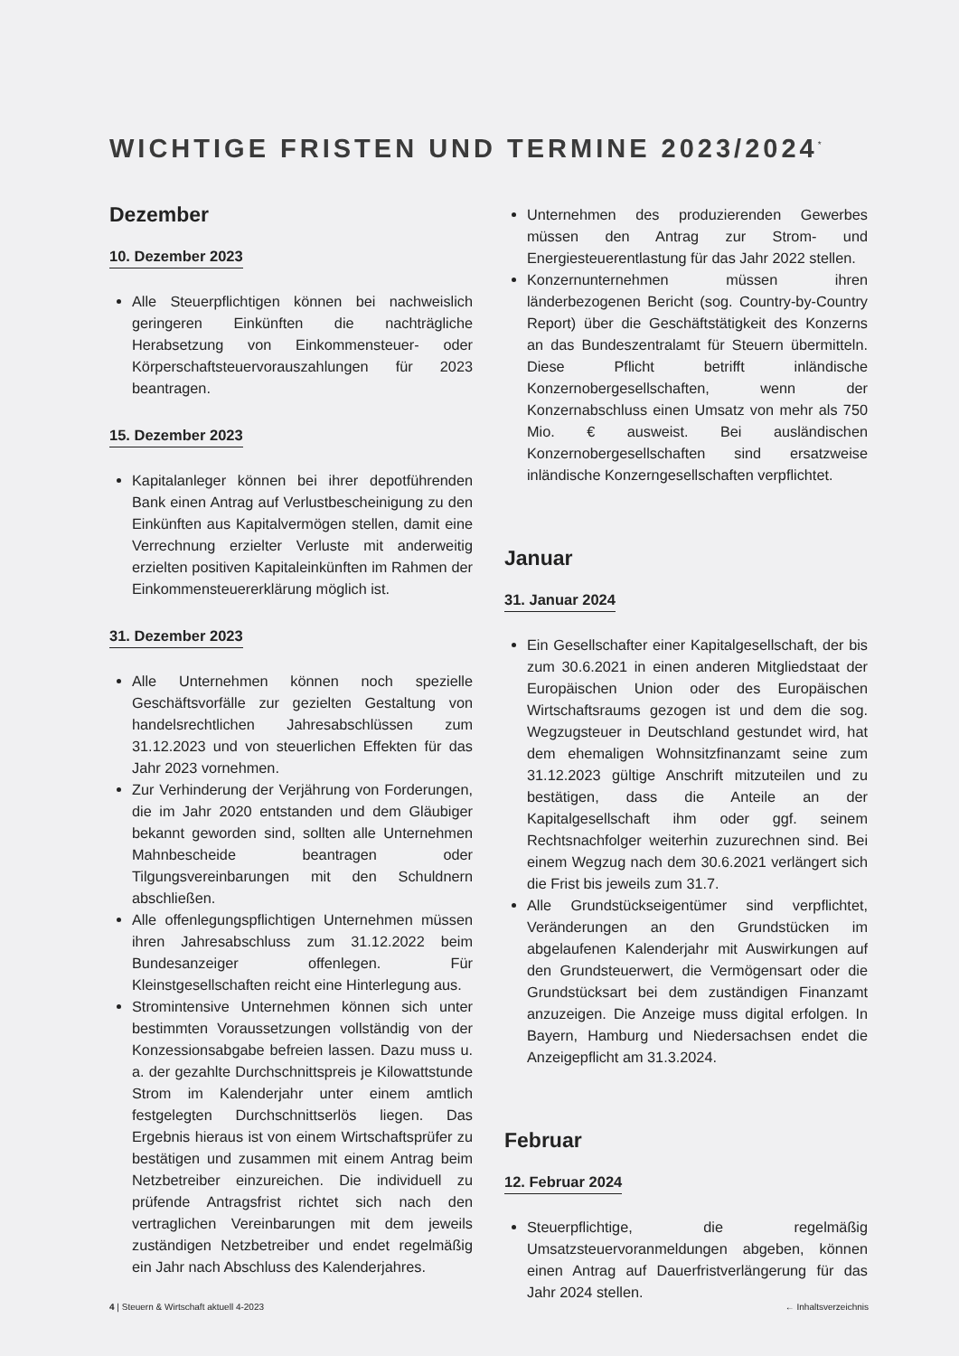WICHTIGE FRISTEN UND TERMINE 2023/2024<sup>*</sup>
Dezember
10. Dezember 2023
Alle Steuerpflichtigen können bei nachweislich geringeren Einkünften die nachträgliche Herabsetzung von Einkommensteuer- oder Körperschaftsteuervorauszahlungen für 2023 beantragen.
15. Dezember 2023
Kapitalanleger können bei ihrer depotführenden Bank einen Antrag auf Verlustbescheinigung zu den Einkünften aus Kapitalvermögen stellen, damit eine Verrechnung erzielter Verluste mit anderweitig erzielten positiven Kapitaleinkünften im Rahmen der Einkommensteuererklärung möglich ist.
31. Dezember 2023
Alle Unternehmen können noch spezielle Geschäftsvorfälle zur gezielten Gestaltung von handelsrechtlichen Jahresabschlüssen zum 31.12.2023 und von steuerlichen Effekten für das Jahr 2023 vornehmen.
Zur Verhinderung der Verjährung von Forderungen, die im Jahr 2020 entstanden und dem Gläubiger bekannt geworden sind, sollten alle Unternehmen Mahnbescheide beantragen oder Tilgungsvereinbarungen mit den Schuldnern abschließen.
Alle offenlegungspflichtigen Unternehmen müssen ihren Jahresabschluss zum 31.12.2022 beim Bundesanzeiger offenlegen. Für Kleinstgesellschaften reicht eine Hinterlegung aus.
Stromintensive Unternehmen können sich unter bestimmten Voraussetzungen vollständig von der Konzessionsabgabe befreien lassen. Dazu muss u. a. der gezahlte Durchschnittspreis je Kilowattstunde Strom im Kalenderjahr unter einem amtlich festgelegten Durchschnittserlös liegen. Das Ergebnis hieraus ist von einem Wirtschaftsprüfer zu bestätigen und zusammen mit einem Antrag beim Netzbetreiber einzureichen. Die individuell zu prüfende Antragsfrist richtet sich nach den vertraglichen Vereinbarungen mit dem jeweils zuständigen Netzbetreiber und endet regelmäßig ein Jahr nach Abschluss des Kalenderjahres.
Unternehmen des produzierenden Gewerbes müssen den Antrag zur Strom- und Energiesteuerentlastung für das Jahr 2022 stellen.
Konzernunternehmen müssen ihren länderbezogenen Bericht (sog. Country-by-Country Report) über die Geschäftstätigkeit des Konzerns an das Bundeszentralamt für Steuern übermitteln. Diese Pflicht betrifft inländische Konzernobergesellschaften, wenn der Konzernabschluss einen Umsatz von mehr als 750 Mio. € ausweist. Bei ausländischen Konzernobergesellschaften sind ersatzweise inländische Konzerngesellschaften verpflichtet.
Januar
31. Januar 2024
Ein Gesellschafter einer Kapitalgesellschaft, der bis zum 30.6.2021 in einen anderen Mitgliedstaat der Europäischen Union oder des Europäischen Wirtschaftsraums gezogen ist und dem die sog. Wegzugsteuer in Deutschland gestundet wird, hat dem ehemaligen Wohnsitzfinanzamt seine zum 31.12.2023 gültige Anschrift mitzuteilen und zu bestätigen, dass die Anteile an der Kapitalgesellschaft ihm oder ggf. seinem Rechtsnachfolger weiterhin zuzurechnen sind. Bei einem Wegzug nach dem 30.6.2021 verlängert sich die Frist bis jeweils zum 31.7.
Alle Grundstückseigentümer sind verpflichtet, Veränderungen an den Grundstücken im abgelaufenen Kalenderjahr mit Auswirkungen auf den Grundsteuerwert, die Vermögensart oder die Grundstücksart bei dem zuständigen Finanzamt anzuzeigen. Die Anzeige muss digital erfolgen. In Bayern, Hamburg und Niedersachsen endet die Anzeigepflicht am 31.3.2024.
Februar
12. Februar 2024
Steuerpflichtige, die regelmäßig Umsatzsteuervoranmeldungen abgeben, können einen Antrag auf Dauerfristverlängerung für das Jahr 2024 stellen.
4 | Steuern & Wirtschaft aktuell 4-2023 ← Inhaltsverzeichnis